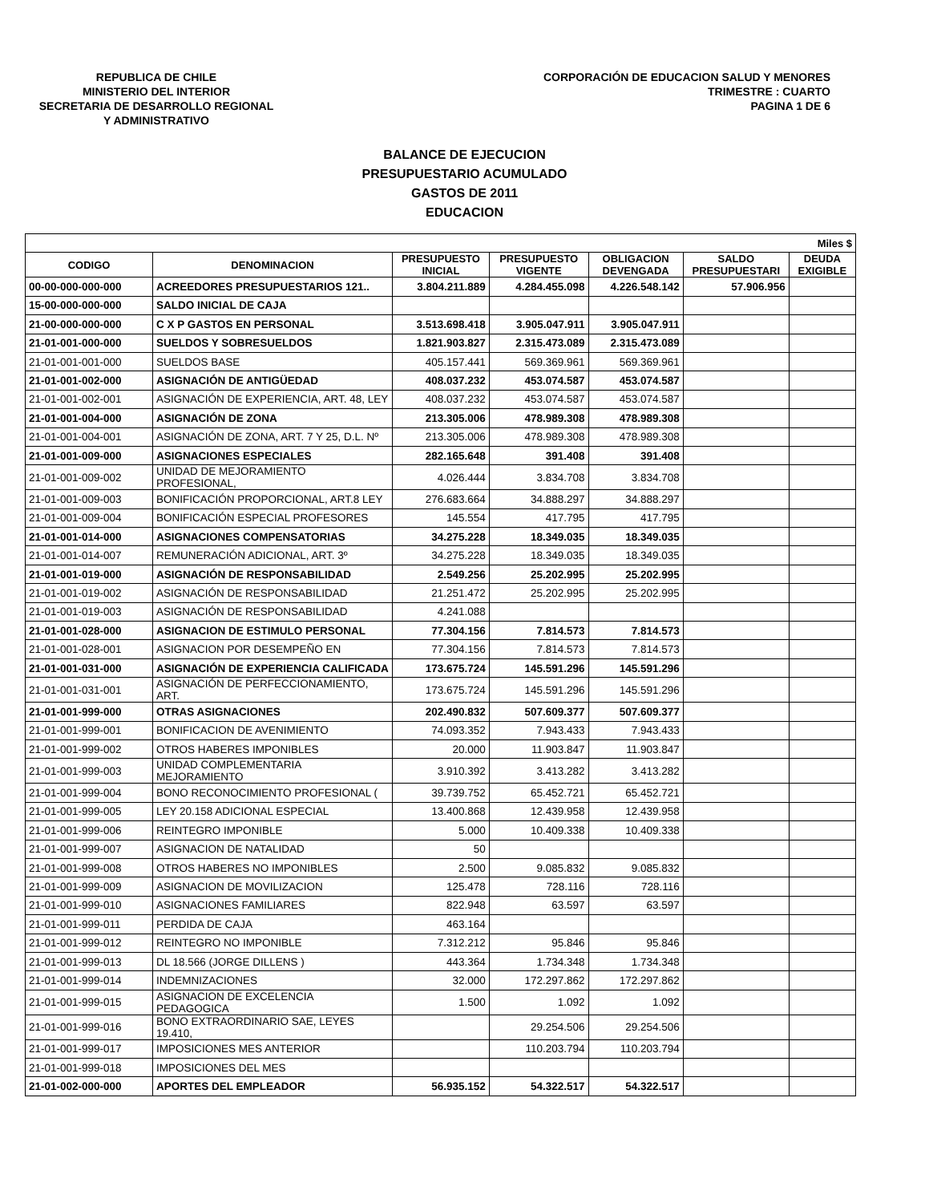REPUBLICA DE CHILE
MINISTERIO DEL INTERIOR
SECRETARIA DE DESARROLLO REGIONAL
Y ADMINISTRATIVO
CORPORACIÓN DE EDUCACION SALUD Y MENORES
TRIMESTRE : CUARTO
PAGINA 1 DE 6
BALANCE DE EJECUCION
PRESUPUESTARIO ACUMULADO
GASTOS DE 2011
EDUCACION
| Miles $ | | | | | | |
| --- | --- | --- | --- | --- | --- | --- |
| CODIGO | DENOMINACION | PRESUPUESTO INICIAL | PRESUPUESTO VIGENTE | OBLIGACION DEVENGADA | SALDO PRESUPUESTARI | DEUDA EXIGIBLE |
| 00-00-000-000-000 | ACREEDORES PRESUPUESTARIOS 121.. | 3.804.211.889 | 4.284.455.098 | 4.226.548.142 | 57.906.956 | |
| 15-00-000-000-000 | SALDO INICIAL DE CAJA | | | | | |
| 21-00-000-000-000 | C X P GASTOS EN PERSONAL | 3.513.698.418 | 3.905.047.911 | 3.905.047.911 | | |
| 21-01-001-000-000 | SUELDOS Y SOBRESUELDOS | 1.821.903.827 | 2.315.473.089 | 2.315.473.089 | | |
| 21-01-001-001-000 | SUELDOS BASE | 405.157.441 | 569.369.961 | 569.369.961 | | |
| 21-01-001-002-000 | ASIGNACIÓN DE ANTIGÜEDAD | 408.037.232 | 453.074.587 | 453.074.587 | | |
| 21-01-001-002-001 | ASIGNACIÓN DE EXPERIENCIA, ART. 48, LEY | 408.037.232 | 453.074.587 | 453.074.587 | | |
| 21-01-001-004-000 | ASIGNACIÓN DE ZONA | 213.305.006 | 478.989.308 | 478.989.308 | | |
| 21-01-001-004-001 | ASIGNACIÓN DE ZONA, ART. 7 Y 25, D.L. Nº | 213.305.006 | 478.989.308 | 478.989.308 | | |
| 21-01-001-009-000 | ASIGNACIONES ESPECIALES | 282.165.648 | 391.408 | 391.408 | | |
| 21-01-001-009-002 | UNIDAD DE MEJORAMIENTO PROFESIONAL, | 4.026.444 | 3.834.708 | 3.834.708 | | |
| 21-01-001-009-003 | BONIFICACIÓN PROPORCIONAL, ART.8 LEY | 276.683.664 | 34.888.297 | 34.888.297 | | |
| 21-01-001-009-004 | BONIFICACIÓN ESPECIAL PROFESORES | 145.554 | 417.795 | 417.795 | | |
| 21-01-001-014-000 | ASIGNACIONES COMPENSATORIAS | 34.275.228 | 18.349.035 | 18.349.035 | | |
| 21-01-001-014-007 | REMUNERACIÓN ADICIONAL, ART. 3º | 34.275.228 | 18.349.035 | 18.349.035 | | |
| 21-01-001-019-000 | ASIGNACIÓN DE RESPONSABILIDAD | 2.549.256 | 25.202.995 | 25.202.995 | | |
| 21-01-001-019-002 | ASIGNACIÓN DE RESPONSABILIDAD | 21.251.472 | 25.202.995 | 25.202.995 | | |
| 21-01-001-019-003 | ASIGNACIÓN DE RESPONSABILIDAD | 4.241.088 | | | | |
| 21-01-001-028-000 | ASIGNACION DE ESTIMULO PERSONAL | 77.304.156 | 7.814.573 | 7.814.573 | | |
| 21-01-001-028-001 | ASIGNACION POR DESEMPEÑO EN | 77.304.156 | 7.814.573 | 7.814.573 | | |
| 21-01-001-031-000 | ASIGNACIÓN DE EXPERIENCIA CALIFICADA | 173.675.724 | 145.591.296 | 145.591.296 | | |
| 21-01-001-031-001 | ASIGNACIÓN DE PERFECCIONAMIENTO, ART. | 173.675.724 | 145.591.296 | 145.591.296 | | |
| 21-01-001-999-000 | OTRAS ASIGNACIONES | 202.490.832 | 507.609.377 | 507.609.377 | | |
| 21-01-001-999-001 | BONIFICACION DE AVENIMIENTO | 74.093.352 | 7.943.433 | 7.943.433 | | |
| 21-01-001-999-002 | OTROS HABERES IMPONIBLES | 20.000 | 11.903.847 | 11.903.847 | | |
| 21-01-001-999-003 | UNIDAD COMPLEMENTARIA MEJORAMIENTO | 3.910.392 | 3.413.282 | 3.413.282 | | |
| 21-01-001-999-004 | BONO RECONOCIMIENTO PROFESIONAL ( | 39.739.752 | 65.452.721 | 65.452.721 | | |
| 21-01-001-999-005 | LEY 20.158 ADICIONAL ESPECIAL | 13.400.868 | 12.439.958 | 12.439.958 | | |
| 21-01-001-999-006 | REINTEGRO IMPONIBLE | 5.000 | 10.409.338 | 10.409.338 | | |
| 21-01-001-999-007 | ASIGNACION DE NATALIDAD | 50 | | | | |
| 21-01-001-999-008 | OTROS HABERES NO IMPONIBLES | 2.500 | 9.085.832 | 9.085.832 | | |
| 21-01-001-999-009 | ASIGNACION DE MOVILIZACION | 125.478 | 728.116 | 728.116 | | |
| 21-01-001-999-010 | ASIGNACIONES FAMILIARES | 822.948 | 63.597 | 63.597 | | |
| 21-01-001-999-011 | PERDIDA DE CAJA | 463.164 | | | | |
| 21-01-001-999-012 | REINTEGRO NO IMPONIBLE | 7.312.212 | 95.846 | 95.846 | | |
| 21-01-001-999-013 | DL 18.566 (JORGE DILLENS ) | 443.364 | 1.734.348 | 1.734.348 | | |
| 21-01-001-999-014 | INDEMNIZACIONES | 32.000 | 172.297.862 | 172.297.862 | | |
| 21-01-001-999-015 | ASIGNACION DE EXCELENCIA PEDAGOGICA | 1.500 | 1.092 | 1.092 | | |
| 21-01-001-999-016 | BONO EXTRAORDINARIO SAE, LEYES 19.410, | | 29.254.506 | 29.254.506 | | |
| 21-01-001-999-017 | IMPOSICIONES MES ANTERIOR | | 110.203.794 | 110.203.794 | | |
| 21-01-001-999-018 | IMPOSICIONES DEL MES | | | | | |
| 21-01-002-000-000 | APORTES DEL EMPLEADOR | 56.935.152 | 54.322.517 | 54.322.517 | | |